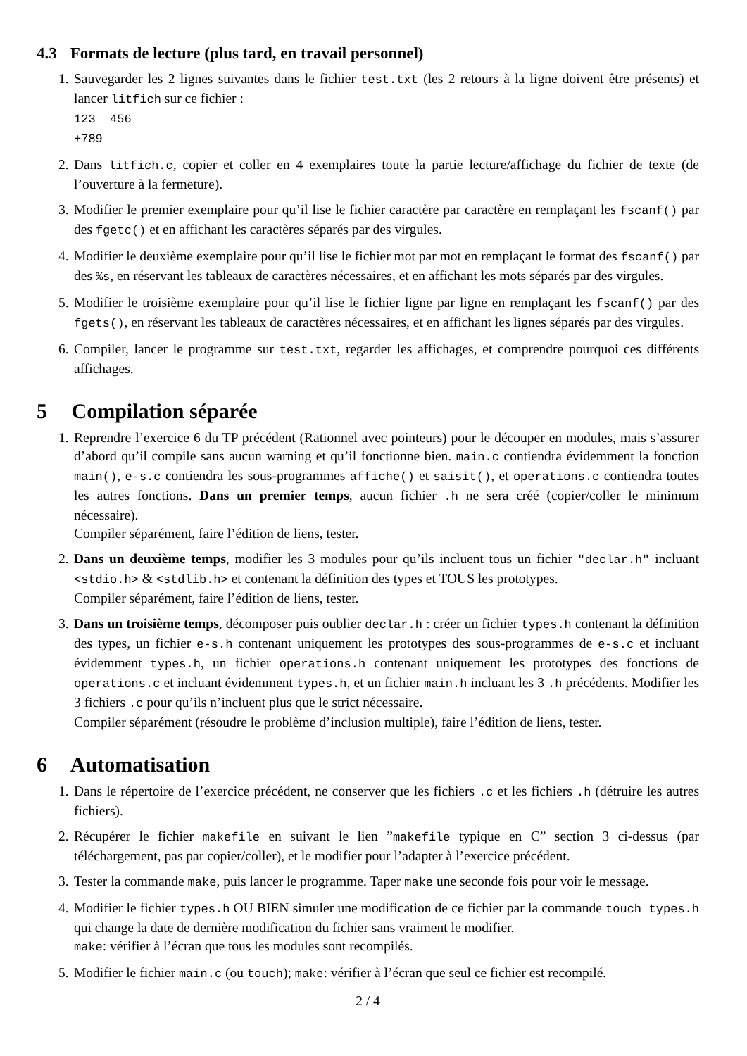4.3 Formats de lecture (plus tard, en travail personnel)
1. Sauvegarder les 2 lignes suivantes dans le fichier test.txt (les 2 retours à la ligne doivent être présents) et lancer litfich sur ce fichier :
123 456
+789
2. Dans litfich.c, copier et coller en 4 exemplaires toute la partie lecture/affichage du fichier de texte (de l’ouverture à la fermeture).
3. Modifier le premier exemplaire pour qu’il lise le fichier caractère par caractère en remplaçant les fscanf() par des fgetc() et en affichant les caractères séparés par des virgules.
4. Modifier le deuxième exemplaire pour qu’il lise le fichier mot par mot en remplaçant le format des fscanf() par des %s, en réservant les tableaux de caractères nécessaires, et en affichant les mots séparés par des virgules.
5. Modifier le troisième exemplaire pour qu’il lise le fichier ligne par ligne en remplaçant les fscanf() par des fgets(), en réservant les tableaux de caractères nécessaires, et en affichant les lignes séparés par des virgules.
6. Compiler, lancer le programme sur test.txt, regarder les affichages, et comprendre pourquoi ces différents affichages.
5 Compilation séparée
1. Reprendre l’exercice 6 du TP précédent (Rationnel avec pointeurs) pour le découper en modules, mais s’assurer d’abord qu’il compile sans aucun warning et qu’il fonctionne bien. main.c contiendra évidemment la fonction main(), e-s.c contiendra les sous-programmes affiche() et saisit(), et operations.c contiendra toutes les autres fonctions. Dans un premier temps, aucun fichier .h ne sera créé (copier/coller le minimum nécessaire).
Compiler séparément, faire l’édition de liens, tester.
2. Dans un deuxième temps, modifier les 3 modules pour qu’ils incluent tous un fichier "declar.h" incluant <stdio.h> & <stdlib.h> et contenant la définition des types et TOUS les prototypes.
Compiler séparément, faire l’édition de liens, tester.
3. Dans un troisième temps, décomposer puis oublier declar.h : créer un fichier types.h contenant la définition des types, un fichier e-s.h contenant uniquement les prototypes des sous-programmes de e-s.c et incluant évidemment types.h, un fichier operations.h contenant uniquement les prototypes des fonctions de operations.c et incluant évidemment types.h, et un fichier main.h incluant les 3 .h précédents. Modifier les 3 fichiers .c pour qu’ils n’incluent plus que le strict nécessaire.
Compiler séparément (résoudre le problème d’inclusion multiple), faire l’édition de liens, tester.
6 Automatisation
1. Dans le répertoire de l’exercice précédent, ne conserver que les fichiers .c et les fichiers .h (détruire les autres fichiers).
2. Récupérer le fichier makefile en suivant le lien ”makefile typique en C” section 3 ci-dessus (par téléchargement, pas par copier/coller), et le modifier pour l’adapter à l’exercice précédent.
3. Tester la commande make, puis lancer le programme. Taper make une seconde fois pour voir le message.
4. Modifier le fichier types.h OU BIEN simuler une modification de ce fichier par la commande touch types.h qui change la date de dernière modification du fichier sans vraiment le modifier.
make: vérifier à l’écran que tous les modules sont recompilés.
5. Modifier le fichier main.c (ou touch); make: vérifier à l’écran que seul ce fichier est recompilé.
2 / 4